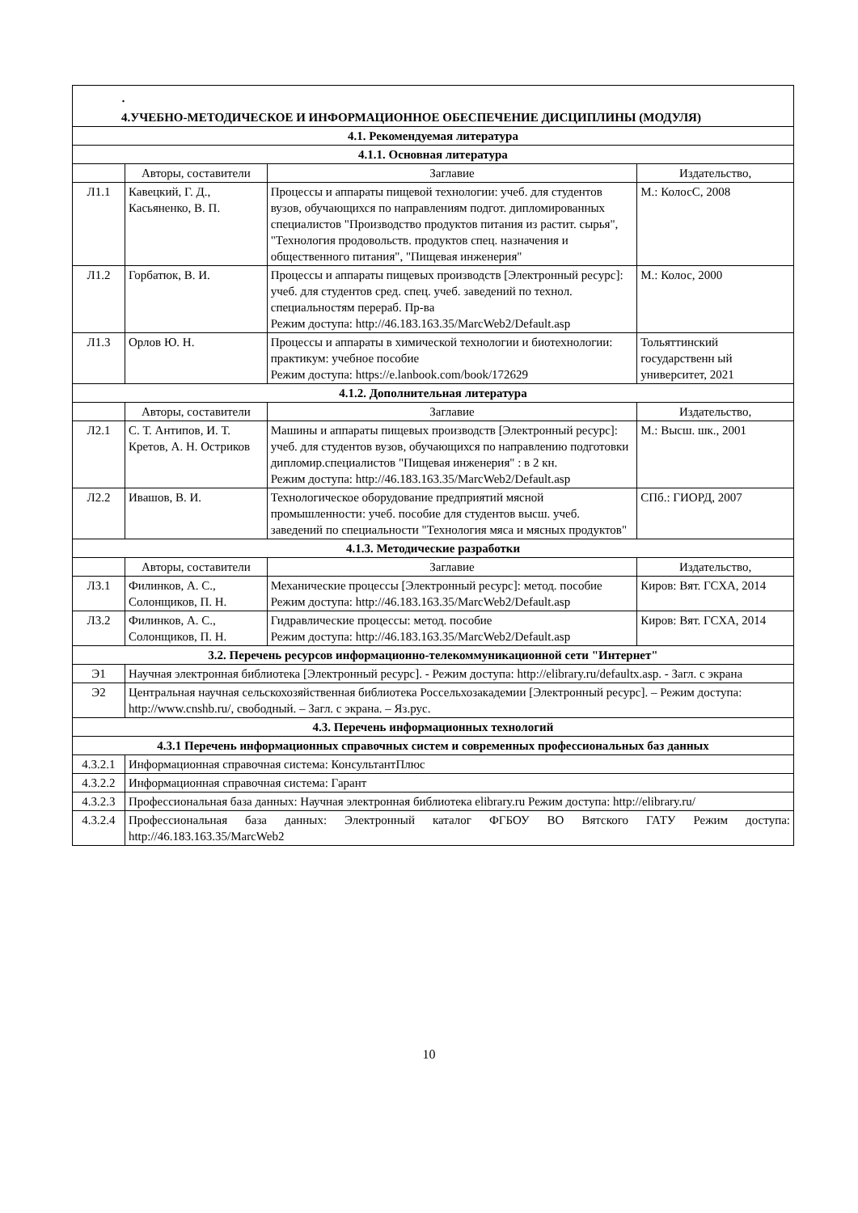| · 4.УЧЕБНО-МЕТОДИЧЕСКОЕ И ИНФОРМАЦИОННОЕ ОБЕСПЕЧЕНИЕ ДИСЦИПЛИНЫ (МОДУЛЯ) | | | |
| 4.1. Рекомендуемая литература | | | |
| 4.1.1. Основная литература | | | |
| | Авторы, составители | Заглавие | Издательство, |
| Л1.1 | Кавецкий, Г. Д., Касьяненко, В. П. | Процессы и аппараты пищевой технологии: учеб. для студентов вузов, обучающихся по направлениям подгот. дипломированных специалистов "Производство продуктов питания из растит. сырья", "Технология продовольств. продуктов спец. назначения и общественного питания", "Пищевая инженерия" | М.: КолосС, 2008 |
| Л1.2 | Горбатюк, В. И. | Процессы и аппараты пищевых производств [Электронный ресурс]: учеб. для студентов сред. спец. учеб. заведений по технол. специальностям перераб. Пр-ва Режим доступа: http://46.183.163.35/MarcWeb2/Default.asp | М.: Колос, 2000 |
| Л1.3 | Орлов Ю. Н. | Процессы и аппараты в химической технологии и биотехнологии: практикум: учебное пособие Режим доступа: https://e.lanbook.com/book/172629 | Тольяттинский государственн ый университет, 2021 |
| 4.1.2. Дополнительная литература | | | |
| | Авторы, составители | Заглавие | Издательство, |
| Л2.1 | С. Т. Антипов, И. Т. Кретов, А. Н. Остриков | Машины и аппараты пищевых производств [Электронный ресурс]: учеб. для студентов вузов, обучающихся по направлению подготовки дипломир.специалистов "Пищевая инженерия" : в 2 кн. Режим доступа: http://46.183.163.35/MarcWeb2/Default.asp | М.: Высш. шк., 2001 |
| Л2.2 | Ивашов, В. И. | Технологическое оборудование предприятий мясной промышленности: учеб. пособие для студентов высш. учеб. заведений по специальности "Технология мяса и мясных продуктов" | СПб.: ГИОРД, 2007 |
| 4.1.3. Методические разработки | | | |
| | Авторы, составители | Заглавие | Издательство, |
| Л3.1 | Филинков, А. С., Солонщиков, П. Н. | Механические процессы [Электронный ресурс]: метод. пособие Режим доступа: http://46.183.163.35/MarcWeb2/Default.asp | Киров: Вят. ГСХА, 2014 |
| Л3.2 | Филинков, А. С., Солонщиков, П. Н. | Гидравлические процессы: метод. пособие Режим доступа: http://46.183.163.35/MarcWeb2/Default.asp | Киров: Вят. ГСХА, 2014 |
| 3.2. Перечень ресурсов информационно-телекоммуникационной сети "Интернет" | | | |
| Э1 | Научная электронная библиотека [Электронный ресурс]. - Режим доступа: http://elibrary.ru/defaultx.asp. - Загл. с экрана | | |
| Э2 | Центральная научная сельскохозяйственная библиотека Россельхозакадемии [Электронный ресурс]. – Режим доступа: http://www.cnshb.ru/, свободный. – Загл. с экрана. – Яз.рус. | | |
| 4.3. Перечень информационных технологий | | | |
| 4.3.1 Перечень информационных справочных систем и современных профессиональных баз данных | | | |
| 4.3.2.1 | Информационная справочная система: КонсультантПлюс | | |
| 4.3.2.2 | Информационная справочная система: Гарант | | |
| 4.3.2.3 | Профессиональная база данных: Научная электронная библиотека elibrary.ru Режим доступа: http://elibrary.ru/ | | |
| 4.3.2.4 | Профессиональная база данных: Электронный каталог ФГБОУ ВО Вятского ГАТУ Режим доступа: http://46.183.163.35/MarcWeb2 | | |
10